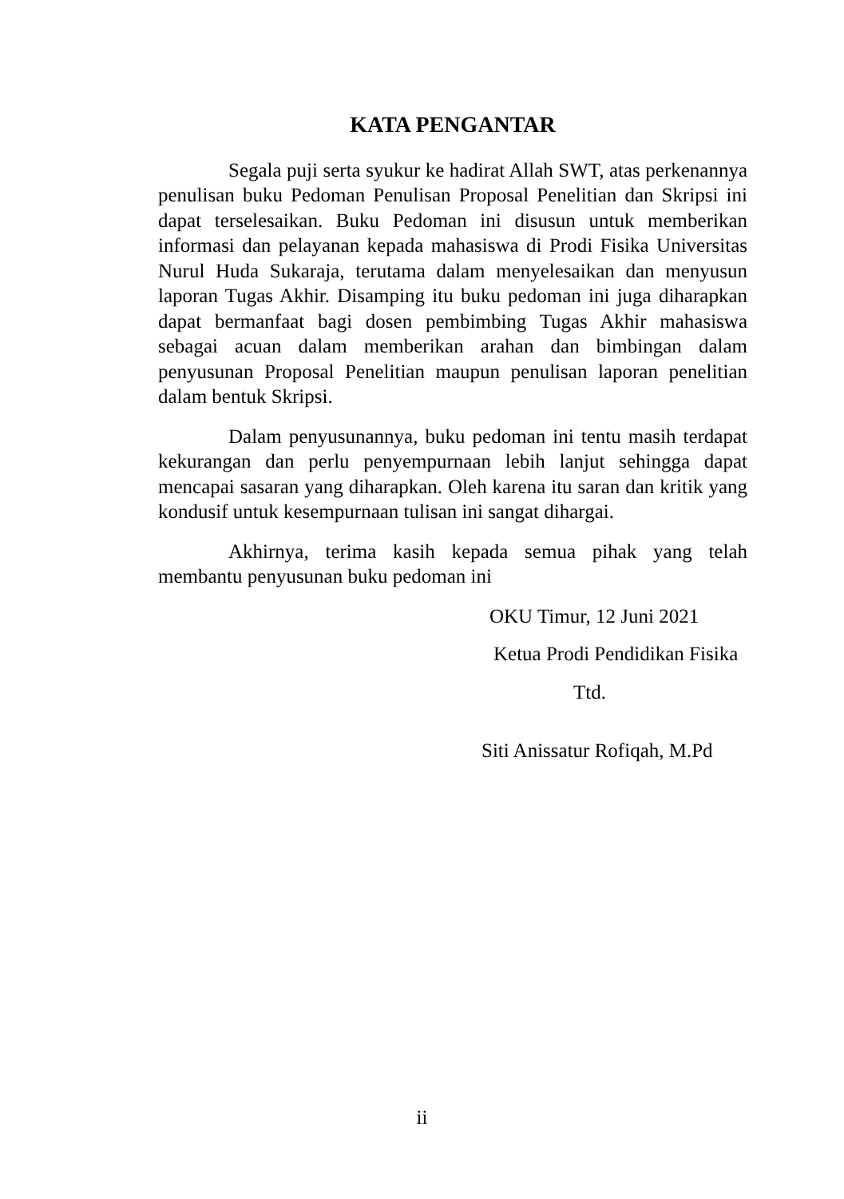KATA PENGANTAR
Segala puji serta syukur ke hadirat Allah SWT, atas perkenannya penulisan buku Pedoman Penulisan Proposal Penelitian dan Skripsi ini dapat terselesaikan. Buku Pedoman ini disusun untuk memberikan informasi dan pelayanan kepada mahasiswa di Prodi Fisika Universitas Nurul Huda Sukaraja, terutama dalam menyelesaikan dan menyusun laporan Tugas Akhir. Disamping itu buku pedoman ini juga diharapkan dapat bermanfaat bagi dosen pembimbing Tugas Akhir mahasiswa sebagai acuan dalam memberikan arahan dan bimbingan dalam penyusunan Proposal Penelitian maupun penulisan laporan penelitian dalam bentuk Skripsi.
Dalam penyusunannya, buku pedoman ini tentu masih terdapat kekurangan dan perlu penyempurnaan lebih lanjut sehingga dapat mencapai sasaran yang diharapkan. Oleh karena itu saran dan kritik yang kondusif untuk kesempurnaan tulisan ini sangat dihargai.
Akhirnya, terima kasih kepada semua pihak yang telah membantu penyusunan buku pedoman ini
OKU Timur, 12 Juni 2021
Ketua Prodi Pendidikan Fisika
Ttd.
Siti Anissatur Rofiqah, M.Pd
ii